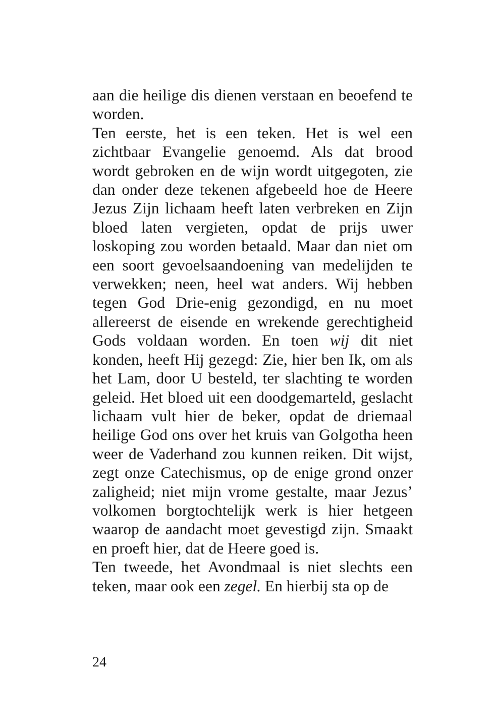aan die heilige dis dienen verstaan en beoefend te worden.
Ten eerste, het is een teken. Het is wel een zichtbaar Evangelie genoemd. Als dat brood wordt gebroken en de wijn wordt uitgegoten, zie dan onder deze tekenen afgebeeld hoe de Heere Jezus Zijn lichaam heeft laten verbreken en Zijn bloed laten vergieten, opdat de prijs uwer loskoping zou worden betaald. Maar dan niet om een soort gevoelsaandoening van medelijden te verwekken; neen, heel wat anders. Wij hebben tegen God Drie-enig gezondigd, en nu moet allereerst de eisende en wrekende gerechtigheid Gods voldaan worden. En toen wij dit niet konden, heeft Hij gezegd: Zie, hier ben Ik, om als het Lam, door U besteld, ter slachting te worden geleid. Het bloed uit een doodgemarteld, geslacht lichaam vult hier de beker, opdat de driemaal heilige God ons over het kruis van Golgotha heen weer de Vaderhand zou kunnen reiken. Dit wijst, zegt onze Catechismus, op de enige grond onzer zaligheid; niet mijn vrome gestalte, maar Jezus’ volkomen borgtochtelijk werk is hier hetgeen waarop de aandacht moet gevestigd zijn. Smaakt en proeft hier, dat de Heere goed is.
Ten tweede, het Avondmaal is niet slechts een teken, maar ook een zegel. En hierbij sta op de
24